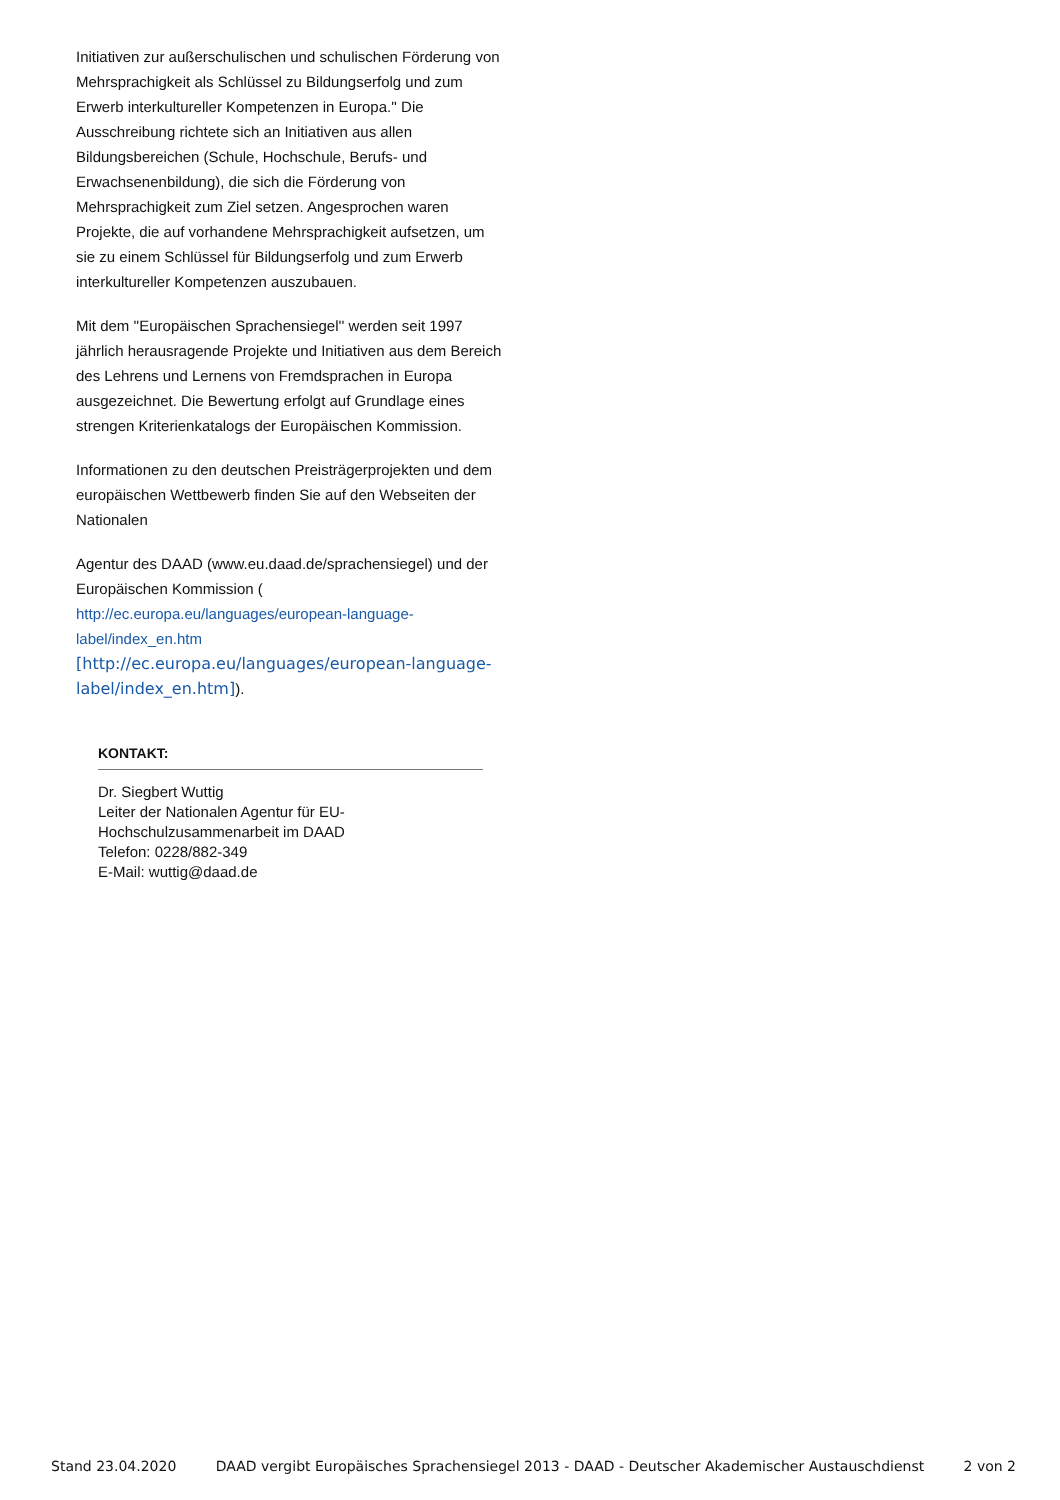Initiativen zur außerschulischen und schulischen Förderung von Mehrsprachigkeit als Schlüssel zu Bildungserfolg und zum Erwerb interkultureller Kompetenzen in Europa.'' Die Ausschreibung richtete sich an Initiativen aus allen Bildungsbereichen (Schule, Hochschule, Berufs- und Erwachsenenbildung), die sich die Förderung von Mehrsprachigkeit zum Ziel setzen. Angesprochen waren Projekte, die auf vorhandene Mehrsprachigkeit aufsetzen, um sie zu einem Schlüssel für Bildungserfolg und zum Erwerb interkultureller Kompetenzen auszubauen.
Mit dem ''Europäischen Sprachensiegel'' werden seit 1997 jährlich herausragende Projekte und Initiativen aus dem Bereich des Lehrens und Lernens von Fremdsprachen in Europa ausgezeichnet. Die Bewertung erfolgt auf Grundlage eines strengen Kriterienkatalogs der Europäischen Kommission.
Informationen zu den deutschen Preisträgerprojekten und dem europäischen Wettbewerb finden Sie auf den Webseiten der Nationalen
Agentur des DAAD (www.eu.daad.de/sprachensiegel) und der Europäischen Kommission (
http://ec.europa.eu/languages/european-language-label/index_en.htm
[http://ec.europa.eu/languages/european-language-label/index_en.htm]).
KONTAKT:
Dr. Siegbert Wuttig
Leiter der Nationalen Agentur für EU-Hochschulzusammenarbeit im DAAD
Telefon: 0228/882-349
E-Mail: wuttig@daad.de
Stand 23.04.2020 DAAD vergibt Europäisches Sprachensiegel 2013 - DAAD - Deutscher Akademischer Austauschdienst 2 von 2